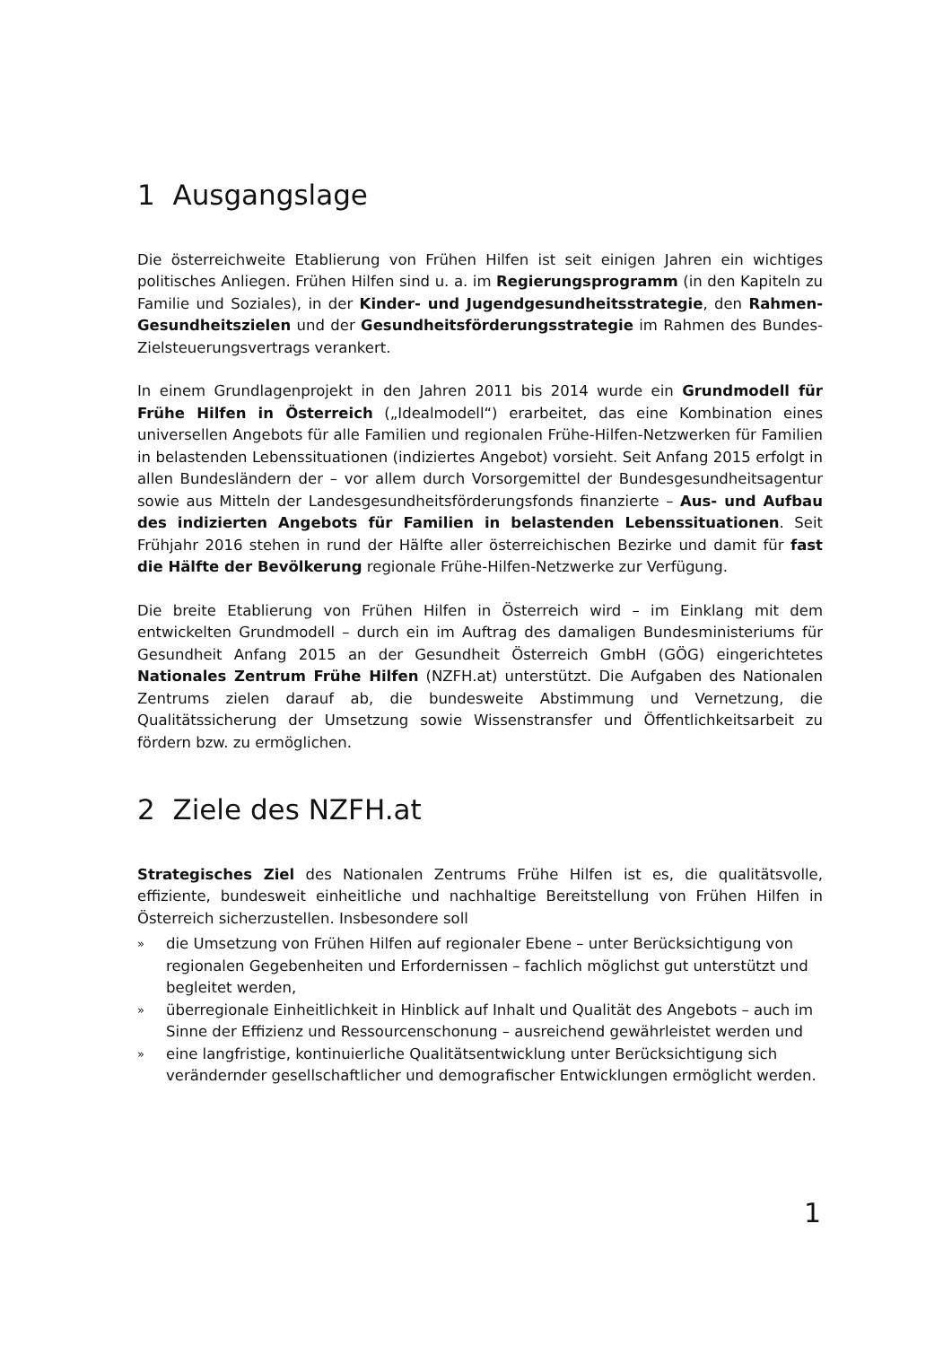1 Ausgangslage
Die österreichweite Etablierung von Frühen Hilfen ist seit einigen Jahren ein wichtiges politisches Anliegen. Frühen Hilfen sind u. a. im Regierungsprogramm (in den Kapiteln zu Familie und Soziales), in der Kinder- und Jugendgesundheitsstrategie, den Rahmen-Gesundheitszielen und der Gesundheitsförderungsstrategie im Rahmen des Bundes-Zielsteuerungsvertrags verankert.
In einem Grundlagenprojekt in den Jahren 2011 bis 2014 wurde ein Grundmodell für Frühe Hilfen in Österreich („Idealmodell“) erarbeitet, das eine Kombination eines universellen Angebots für alle Familien und regionalen Frühe-Hilfen-Netzwerken für Familien in belastenden Lebenssituationen (indiziertes Angebot) vorsieht. Seit Anfang 2015 erfolgt in allen Bundesländern der – vor allem durch Vorsorgemittel der Bundesgesundheitsagentur sowie aus Mitteln der Landesgesundheitsförderungsfonds finanzierte – Aus- und Aufbau des indizierten Angebots für Familien in belastenden Lebenssituationen. Seit Frühjahr 2016 stehen in rund der Hälfte aller österreichischen Bezirke und damit für fast die Hälfte der Bevölkerung regionale Frühe-Hilfen-Netzwerke zur Verfügung.
Die breite Etablierung von Frühen Hilfen in Österreich wird – im Einklang mit dem entwickelten Grundmodell – durch ein im Auftrag des damaligen Bundesministeriums für Gesundheit Anfang 2015 an der Gesundheit Österreich GmbH (GÖG) eingerichtetes Nationales Zentrum Frühe Hilfen (NZFH.at) unterstützt. Die Aufgaben des Nationalen Zentrums zielen darauf ab, die bundesweite Abstimmung und Vernetzung, die Qualitätssicherung der Umsetzung sowie Wissenstransfer und Öffentlichkeitsarbeit zu fördern bzw. zu ermöglichen.
2 Ziele des NZFH.at
Strategisches Ziel des Nationalen Zentrums Frühe Hilfen ist es, die qualitätsvolle, effiziente, bundesweit einheitliche und nachhaltige Bereitstellung von Frühen Hilfen in Österreich sicherzustellen. Insbesondere soll
» die Umsetzung von Frühen Hilfen auf regionaler Ebene – unter Berücksichtigung von regionalen Gegebenheiten und Erfordernissen – fachlich möglichst gut unterstützt und begleitet werden,
» überregionale Einheitlichkeit in Hinblick auf Inhalt und Qualität des Angebots – auch im Sinne der Effizienz und Ressourcenschonung – ausreichend gewährleistet werden und
» eine langfristige, kontinuierliche Qualitätsentwicklung unter Berücksichtigung sich verändernder gesellschaftlicher und demografischer Entwicklungen ermöglicht werden.
1